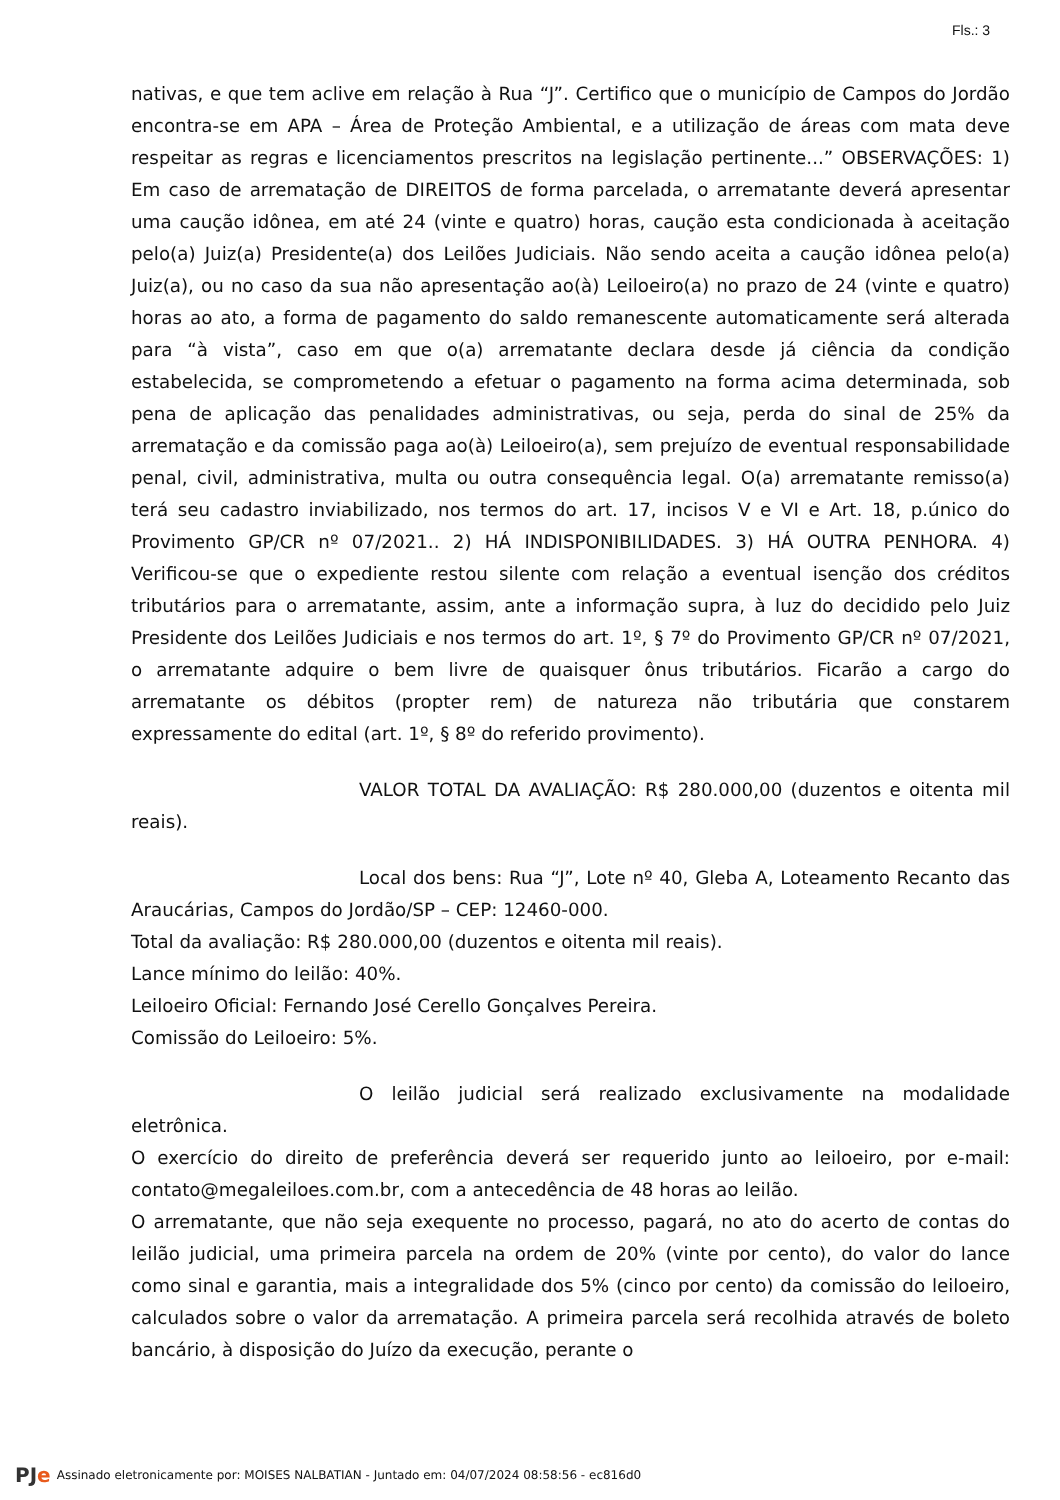Fls.: 3
nativas, e que tem aclive em relação à Rua “J”. Certifico que o município de Campos do Jordão encontra-se em APA – Área de Proteção Ambiental, e a utilização de áreas com mata deve respeitar as regras e licenciamentos prescritos na legislação pertinente...” OBSERVAÇÕES: 1) Em caso de arrematação de DIREITOS de forma parcelada, o arrematante deverá apresentar uma caução idônea, em até 24 (vinte e quatro) horas, caução esta condicionada à aceitação pelo(a) Juiz(a) Presidente(a) dos Leilões Judiciais. Não sendo aceita a caução idônea pelo(a) Juiz(a), ou no caso da sua não apresentação ao(à) Leiloeiro(a) no prazo de 24 (vinte e quatro) horas ao ato, a forma de pagamento do saldo remanescente automaticamente será alterada para “à vista”, caso em que o(a) arrematante declara desde já ciência da condição estabelecida, se comprometendo a efetuar o pagamento na forma acima determinada, sob pena de aplicação das penalidades administrativas, ou seja, perda do sinal de 25% da arrematação e da comissão paga ao(à) Leiloeiro(a), sem prejuízo de eventual responsabilidade penal, civil, administrativa, multa ou outra consequência legal. O(a) arrematante remisso(a) terá seu cadastro inviabilizado, nos termos do art. 17, incisos V e VI e Art. 18, p.único do Provimento GP/CR nº 07/2021.. 2) HÁ INDISPONIBILIDADES. 3) HÁ OUTRA PENHORA. 4) Verificou-se que o expediente restou silente com relação a eventual isenção dos créditos tributários para o arrematante, assim, ante a informação supra, à luz do decidido pelo Juiz Presidente dos Leilões Judiciais e nos termos do art. 1º, § 7º do Provimento GP/CR nº 07/2021, o arrematante adquire o bem livre de quaisquer ônus tributários. Ficarão a cargo do arrematante os débitos (propter rem) de natureza não tributária que constarem expressamente do edital (art. 1º, § 8º do referido provimento).
VALOR TOTAL DA AVALIAÇÃO: R$ 280.000,00 (duzentos e oitenta mil reais).
Local dos bens: Rua “J”, Lote nº 40, Gleba A, Loteamento Recanto das Araucárias, Campos do Jordão/SP – CEP: 12460-000.
Total da avaliação: R$ 280.000,00 (duzentos e oitenta mil reais).
Lance mínimo do leilão: 40%.
Leiloeiro Oficial: Fernando José Cerello Gonçalves Pereira.
Comissão do Leiloeiro: 5%.
O leilão judicial será realizado exclusivamente na modalidade eletrônica.
O exercício do direito de preferência deverá ser requerido junto ao leiloeiro, por e-mail: contato@megaleiloes.com.br, com a antecedência de 48 horas ao leilão.
O arrematante, que não seja exequente no processo, pagará, no ato do acerto de contas do leilão judicial, uma primeira parcela na ordem de 20% (vinte por cento), do valor do lance como sinal e garantia, mais a integralidade dos 5% (cinco por cento) da comissão do leiloeiro, calculados sobre o valor da arrematação. A primeira parcela será recolhida através de boleto bancário, à disposição do Juízo da execução, perante o
PJe Assinado eletronicamente por: MOISES NALBATIAN - Juntado em: 04/07/2024 08:58:56 - ec816d0